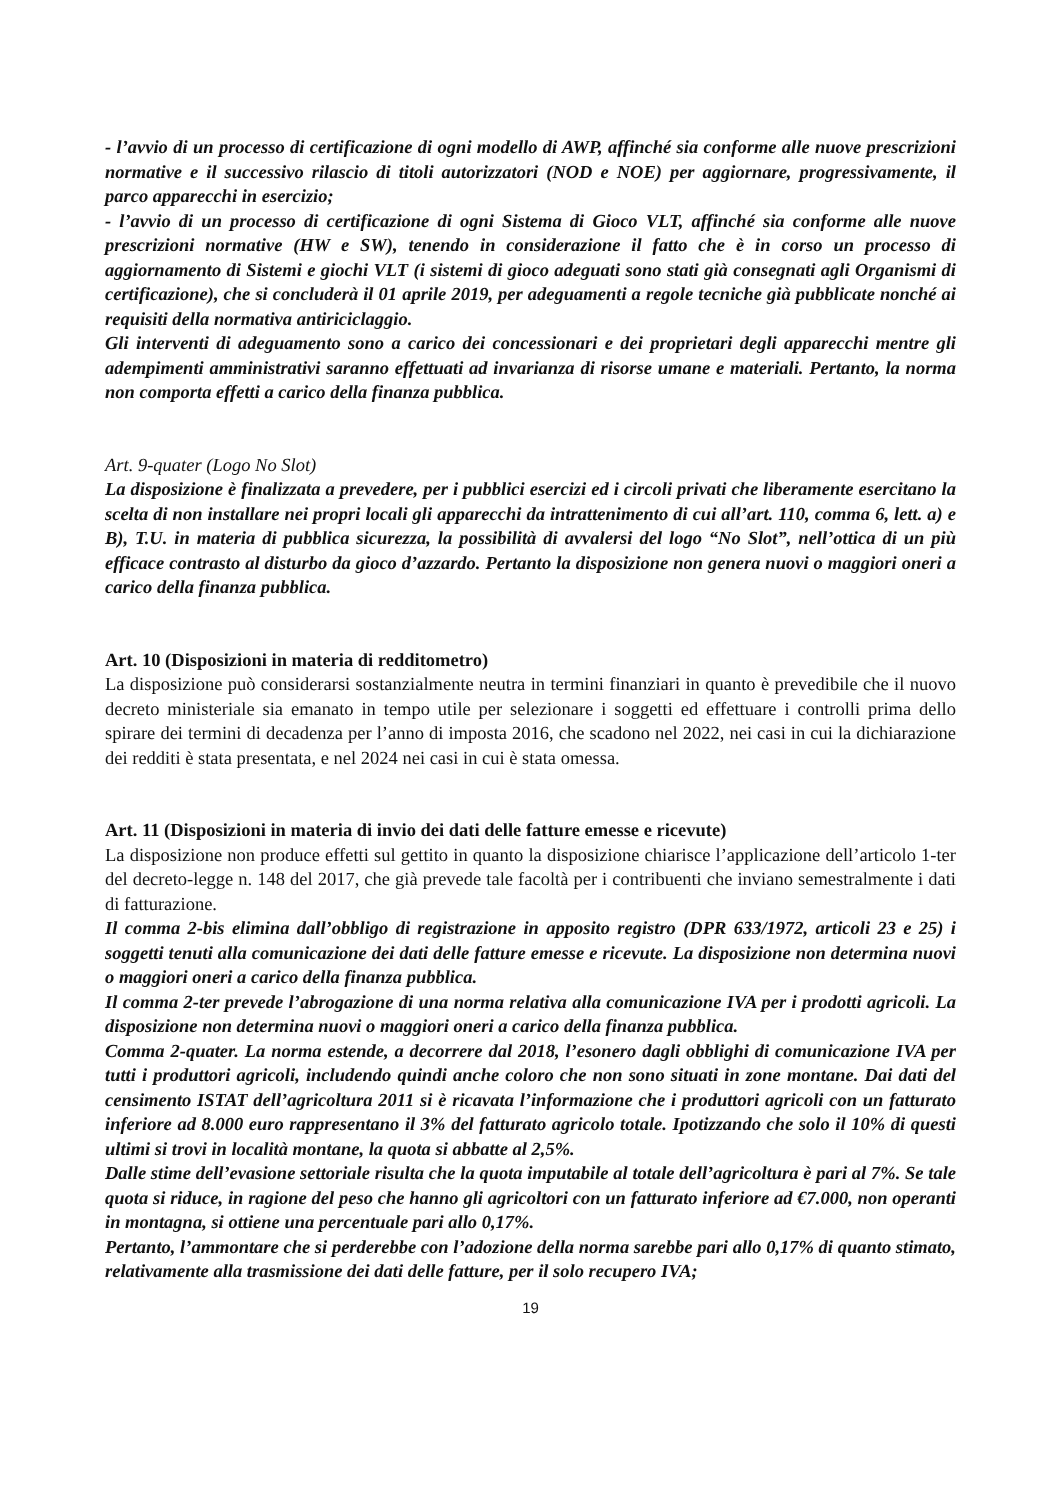- l’avvio di un processo di certificazione di ogni modello di AWP, affinché sia conforme alle nuove prescrizioni normative e il successivo rilascio di titoli autorizzatori (NOD e NOE) per aggiornare, progressivamente, il parco apparecchi in esercizio;
- l’avvio di un processo di certificazione di ogni Sistema di Gioco VLT, affinché sia conforme alle nuove prescrizioni normative (HW e SW), tenendo in considerazione il fatto che è in corso un processo di aggiornamento di Sistemi e giochi VLT (i sistemi di gioco adeguati sono stati già consegnati agli Organismi di certificazione), che si concluderà il 01 aprile 2019, per adeguamenti a regole tecniche già pubblicate nonché ai requisiti della normativa antiriciclaggio.
Gli interventi di adeguamento sono a carico dei concessionari e dei proprietari degli apparecchi mentre gli adempimenti amministrativi saranno effettuati ad invarianza di risorse umane e materiali. Pertanto, la norma non comporta effetti a carico della finanza pubblica.
Art. 9-quater (Logo No Slot)
La disposizione è finalizzata a prevedere, per i pubblici esercizi ed i circoli privati che liberamente esercitano la scelta di non installare nei propri locali gli apparecchi da intrattenimento di cui all’art. 110, comma 6, lett. a) e B), T.U. in materia di pubblica sicurezza, la possibilità di avvalersi del logo “No Slot”, nell’ottica di un più efficace contrasto al disturbo da gioco d’azzardo. Pertanto la disposizione non genera nuovi o maggiori oneri a carico della finanza pubblica.
Art. 10 (Disposizioni in materia di redditometro)
La disposizione può considerarsi sostanzialmente neutra in termini finanziari in quanto è prevedibile che il nuovo decreto ministeriale sia emanato in tempo utile per selezionare i soggetti ed effettuare i controlli prima dello spirare dei termini di decadenza per l’anno di imposta 2016, che scadono nel 2022, nei casi in cui la dichiarazione dei redditi è stata presentata, e nel 2024 nei casi in cui è stata omessa.
Art. 11 (Disposizioni in materia di invio dei dati delle fatture emesse e ricevute)
La disposizione non produce effetti sul gettito in quanto la disposizione chiarisce l’applicazione dell’articolo 1-ter del decreto-legge n. 148 del 2017, che già prevede tale facoltà per i contribuenti che inviano semestralmente i dati di fatturazione.
Il comma 2-bis elimina dall’obbligo di registrazione in apposito registro (DPR 633/1972, articoli 23 e 25) i soggetti tenuti alla comunicazione dei dati delle fatture emesse e ricevute. La disposizione non determina nuovi o maggiori oneri a carico della finanza pubblica.
Il comma 2-ter prevede l’abrogazione di una norma relativa alla comunicazione IVA per i prodotti agricoli. La disposizione non determina nuovi o maggiori oneri a carico della finanza pubblica.
Comma 2-quater. La norma estende, a decorrere dal 2018, l’esonero dagli obblighi di comunicazione IVA per tutti i produttori agricoli, includendo quindi anche coloro che non sono situati in zone montane. Dai dati del censimento ISTAT dell’agricoltura 2011 si è ricavata l’informazione che i produttori agricoli con un fatturato inferiore ad 8.000 euro rappresentano il 3% del fatturato agricolo totale. Ipotizzando che solo il 10% di questi ultimi si trovi in località montane, la quota si abbatte al 2,5%.
Dalle stime dell’evasione settoriale risulta che la quota imputabile al totale dell’agricoltura è pari al 7%. Se tale quota si riduce, in ragione del peso che hanno gli agricoltori con un fatturato inferiore ad €7.000, non operanti in montagna, si ottiene una percentuale pari allo 0,17%.
Pertanto, l’ammontare che si perderebbe con l’adozione della norma sarebbe pari allo 0,17% di quanto stimato, relativamente alla trasmissione dei dati delle fatture, per il solo recupero IVA;
19